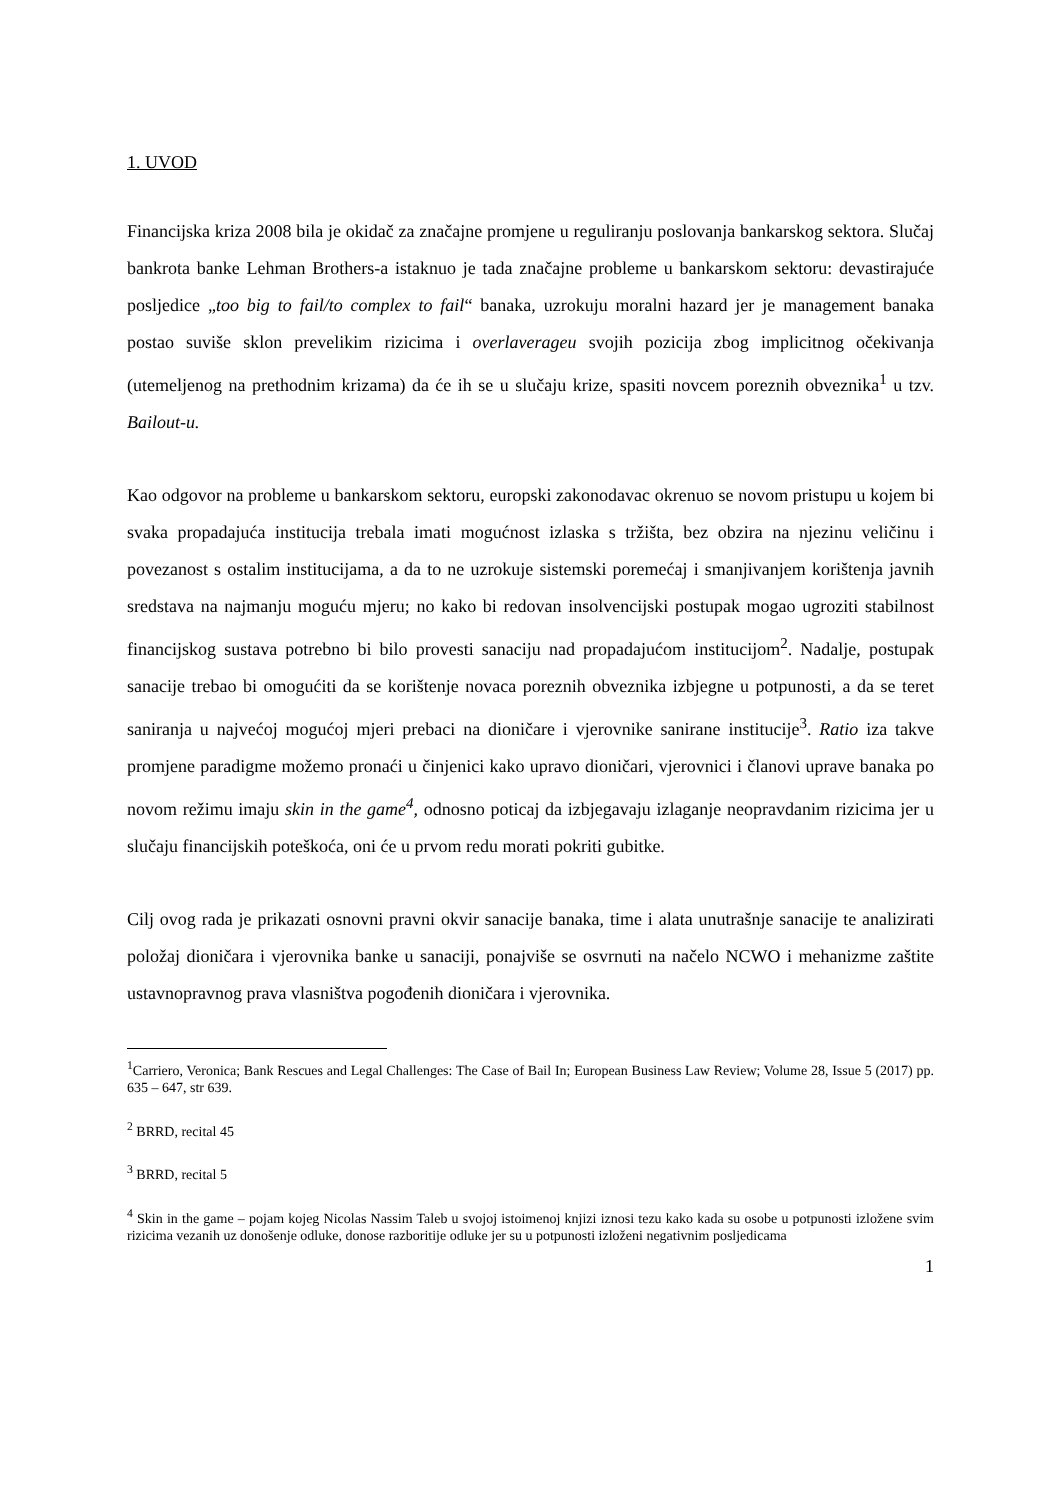1. UVOD
Financijska kriza 2008 bila je okidač za značajne promjene u reguliranju poslovanja bankarskog sektora. Slučaj bankrota banke Lehman Brothers-a istaknuo je tada značajne probleme u bankarskom sektoru: devastirajuće posljedice „too big to fail/to complex to fail“ banaka, uzrokuju moralni hazard jer je management banaka postao suviše sklon prevelikim rizicima i overlaverageu svojih pozicija zbog implicitnog očekivanja (utemeljenog na prethodnim krizama) da će ih se u slučaju krize, spasiti novcem poreznih obveznika<sup>1</sup> u tzv. Bailout-u.
Kao odgovor na probleme u bankarskom sektoru, europski zakonodavac okrenuo se novom pristupu u kojem bi svaka propadajuća institucija trebala imati mogućnost izlaska s tržišta, bez obzira na njezinu veličinu i povezanost s ostalim institucijama, a da to ne uzrokuje sistemski poremećaj i smanjivanjem korištenja javnih sredstava na najmanju moguću mjeru; no kako bi redovan insolvencijski postupak mogao ugroziti stabilnost financijskog sustava potrebno bi bilo provesti sanaciju nad propadajućom institucijom<sup>2</sup>. Nadalje, postupak sanacije trebao bi omogućiti da se korištenje novaca poreznih obveznika izbjegne u potpunosti, a da se teret saniranja u najvećoj mogućoj mjeri prebaci na dioničare i vjerovnike sanirane institucije<sup>3</sup>. Ratio iza takve promjene paradigme možemo pronaći u činjenici kako upravo dioničari, vjerovnici i članovi uprave banaka po novom režimu imaju skin in the game<sup>4</sup>, odnosno poticaj da izbjegavaju izlaganje neopravdanim rizicima jer u slučaju financijskih poteškoća, oni će u prvom redu morati pokriti gubitke.
Cilj ovog rada je prikazati osnovni pravni okvir sanacije banaka, time i alata unutrašnje sanacije te analizirati položaj dioničara i vjerovnika banke u sanaciji, ponajviše se osvrnuti na načelo NCWO i mehanizme zaštite ustavnopravnog prava vlasništva pogođenih dioničara i vjerovnika.
<sup>1</sup> Carriero, Veronica; Bank Rescues and Legal Challenges: The Case of Bail In; European Business Law Review; Volume 28, Issue 5 (2017) pp. 635 – 647, str 639.
<sup>2</sup> BRRD, recital 45
<sup>3</sup> BRRD, recital 5
<sup>4</sup> Skin in the game – pojam kojeg Nicolas Nassim Taleb u svojoj istoimenoj knjizi iznosi tezu kako kada su osobe u potpunosti izložene svim rizicima vezanih uz donošenje odluke, donose razboritije odluke jer su u potpunosti izloženi negativnim posljedicama
1